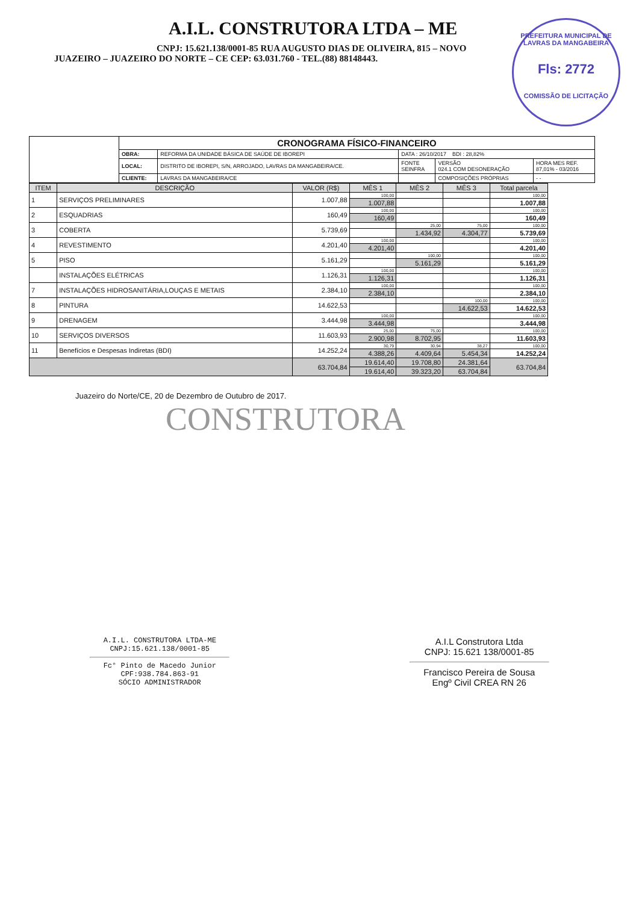A.I.L. CONSTRUTORA LTDA – ME
CNPJ: 15.621.138/0001-85 RUA AUGUSTO DIAS DE OLIVEIRA, 815 – NOVO
JUAZEIRO – JUAZEIRO DO NORTE – CE CEP: 63.031.760 - TEL.(88) 88148443.
PREFEITURA MUNICIPAL DE LAVRAS DA MANGABEIRA
Fls: 2772
COMISSÃO DE LICITAÇÃO
| | CRONOGRAMA FÍSICO-FINANCEIRO | | | | |
| | OBRA: | REFORMA DA UNIDADE BÁSICA DE SAÚDE DE IBOREPI | DATA : 26/10/2017 BDI : 28,82% | | |
| | LOCAL: | DISTRITO DE IBOREPI, S/N, ARROJADO, LAVRAS DA MANGABEIRA/CE. | FONTE SEINFRA | VERSÃO 024.1 COM DESONERAÇÃO | HORA MES REF. 87,01% - 03/2016 |
| | CLIENTE: | LAVRAS DA MANGABEIRA/CE | | COMPOSIÇÕES PRÓPRIAS | - - |
| ITEM | DESCRIÇÃO | VALOR (R$) | MÊS 1 | MÊS 2 | MÊS 3 | Total parcela |
| --- | --- | --- | --- | --- | --- | --- |
| 1 | SERVIÇOS PRELIMINARES | 1.007,88 | 100,00 | | | 100,00 |
| | | | 1.007,88 | | | 1.007,88 |
| 2 | ESQUADRIAS | 160,49 | 100,00 | | | 100,00 |
| | | | 160,49 | | | 160,49 |
| 3 | COBERTA | 5.739,69 | | 25,00 | 75,00 | 100,00 |
| | | | | 1.434,92 | 4.304,77 | 5.739,69 |
| 4 | REVESTIMENTO | 4.201,40 | 100,00 | | | 100,00 |
| | | | 4.201,40 | | | 4.201,40 |
| 5 | PISO | 5.161,29 | | 100,00 | | 100,00 |
| | | | | 5.161,29 | | 5.161,29 |
| | INSTALAÇÕES ELÉTRICAS | 1.126,31 | 100,00 | | | 100,00 |
| | | | 1.126,31 | | | 1.126,31 |
| 7 | INSTALAÇÕES HIDROSANITÁRIA,LOUÇAS E METAIS | 2.384,10 | 100,00 | | | 100,00 |
| | | | 2.384,10 | | | 2.384,10 |
| 8 | PINTURA | 14.622,53 | | | 100,00 | 100,00 |
| | | | | | 14.622,53 | 14.622,53 |
| 9 | DRENAGEM | 3.444,98 | 100,00 | | | 100,00 |
| | | | 3.444,98 | | | 3.444,98 |
| 10 | SERVIÇOS DIVERSOS | 11.603,93 | 25,00 | 75,00 | | 100,00 |
| | | | 2.900,98 | 8.702,95 | | 11.603,93 |
| 11 | Benefícios e Despesas Indiretas (BDI) | 14.252,24 | 30,79 | 30,94 | 38,27 | 100,00 |
| | | | 4.388,26 | 4.409,64 | 5.454,34 | 14.252,24 |
| | | 63.704,84 | 19.614,40 | 19.708,80 | 24.381,64 | 63.704,84 |
| | | | 19.614,40 | 39.323,20 | 63.704,84 | |
Juazeiro do Norte/CE, 20 de Dezembro de Outubro de 2017.
CONSTRUTORA
A.I.L. CONSTRUTORA LTDA-ME
CNPJ:15.621.138/0001-85
Fc° Pinto de Macedo Junior
CPF:938.784.863-91
SÓCIO ADMINISTRADOR
A.I.L Construtora Ltda
CNPJ: 15.621 138/0001-85
Francisco Pereira de Sousa
Engº Civil CREA RN 26